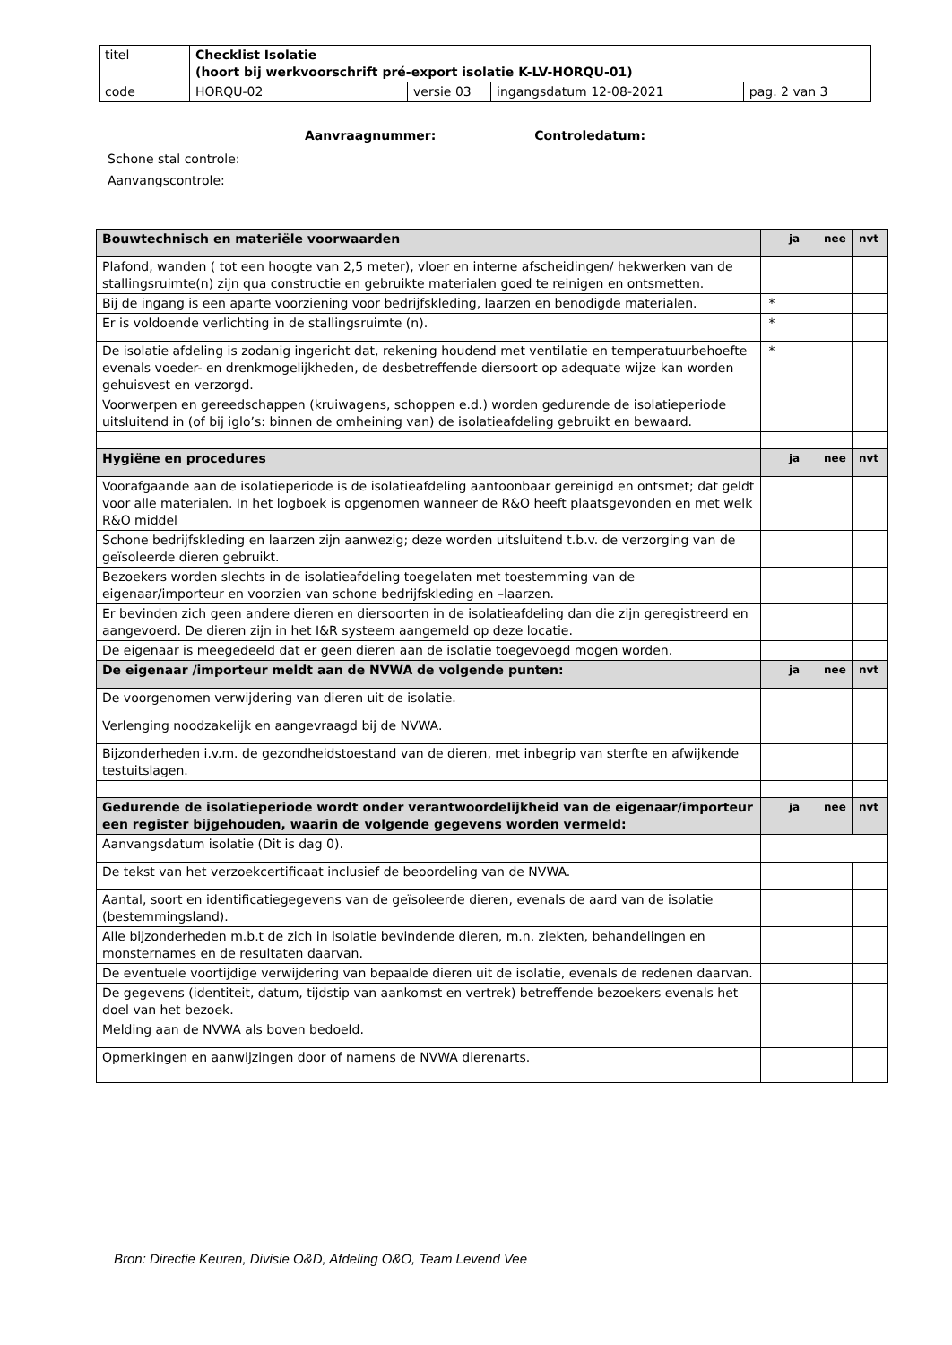| titel | Checklist Isolatie (hoort bij werkvoorschrift pré-export isolatie K-LV-HORQU-01) | | | |
| code | HORQU-02 | versie 03 | ingangsdatum 12-08-2021 | pag. 2 van 3 |
Aanvraagnummer: Controledatum:
Schone stal controle:
Aanvangscontrole:
| Bouwtechnisch en materiële voorwaarden | | ja | nee | nvt |
| --- | --- | --- | --- | --- |
| Plafond, wanden ( tot een hoogte van 2,5 meter), vloer en interne afscheidingen/ hekwerken van de stallingsruimte(n) zijn qua constructie en gebruikte materialen goed te reinigen en ontsmetten. | | | | |
| Bij de ingang is een aparte voorziening voor bedrijfskleding, laarzen en benodigde materialen. | * | | | |
| Er is voldoende verlichting in de stallingsruimte (n). | * | | | |
| De isolatie afdeling is zodanig ingericht dat, rekening houdend met ventilatie en temperatuurbehoefte evenals voeder- en drenkmogelijkheden, de desbetreffende diersoort op adequate wijze kan worden gehuisvest en verzorgd. | * | | | |
| Voorwerpen en gereedschappen (kruiwagens, schoppen e.d.) worden gedurende de isolatieperiode uitsluitend in (of bij iglo’s: binnen de omheining van) de isolatieafdeling gebruikt en bewaard. | | | | |
| Hygiëne en procedures | | ja | nee | nvt |
| Voorafgaande aan de isolatieperiode is de isolatieafdeling aantoonbaar gereinigd en ontsmet; dat geldt voor alle materialen. In het logboek is opgenomen wanneer de R&O heeft plaatsgevonden en met welk R&O middel | | | | |
| Schone bedrijfskleding en laarzen zijn aanwezig; deze worden uitsluitend t.b.v. de verzorging van de geïsoleerde dieren gebruikt. | | | | |
| Bezoekers worden slechts in de isolatieafdeling toegelaten met toestemming van de eigenaar/importeur en voorzien van schone bedrijfskleding en –laarzen. | | | | |
| Er bevinden zich geen andere dieren en diersoorten in de isolatieafdeling dan die zijn geregistreerd en aangevoerd. De dieren zijn in het I&R systeem aangemeld op deze locatie. | | | | |
| De eigenaar is meegedeeld dat er geen dieren aan de isolatie toegevoegd mogen worden. | | | | |
| De eigenaar /importeur meldt aan de NVWA de volgende punten: | | ja | nee | nvt |
| De voorgenomen verwijdering van dieren uit de isolatie. | | | | |
| Verlenging noodzakelijk en aangevraagd bij de NVWA. | | | | |
| Bijzonderheden i.v.m. de gezondheidstoestand van de dieren, met inbegrip van sterfte en afwijkende testuitslagen. | | | | |
| Gedurende de isolatieperiode wordt onder verantwoordelijkheid van de eigenaar/importeur een register bijgehouden, waarin de volgende gegevens worden vermeld: | | ja | nee | nvt |
| Aanvangsdatum isolatie (Dit is dag 0). | | | | |
| De tekst van het verzoekcertificaat inclusief de beoordeling van de NVWA. | | | | |
| Aantal, soort en identificatiegegevens van de geïsoleerde dieren, evenals de aard van de isolatie (bestemmingsland). | | | | |
| Alle bijzonderheden m.b.t de zich in isolatie bevindende dieren, m.n. ziekten, behandelingen en monsternames en de resultaten daarvan. | | | | |
| De eventuele voortijdige verwijdering van bepaalde dieren uit de isolatie, evenals de redenen daarvan. | | | | |
| De gegevens (identiteit, datum, tijdstip van aankomst en vertrek) betreffende bezoekers evenals het doel van het bezoek. | | | | |
| Melding aan de NVWA als boven bedoeld. | | | | |
| Opmerkingen en aanwijzingen door of namens de NVWA dierenarts. | | | | |
Bron: Directie Keuren, Divisie O&D, Afdeling O&O, Team Levend Vee